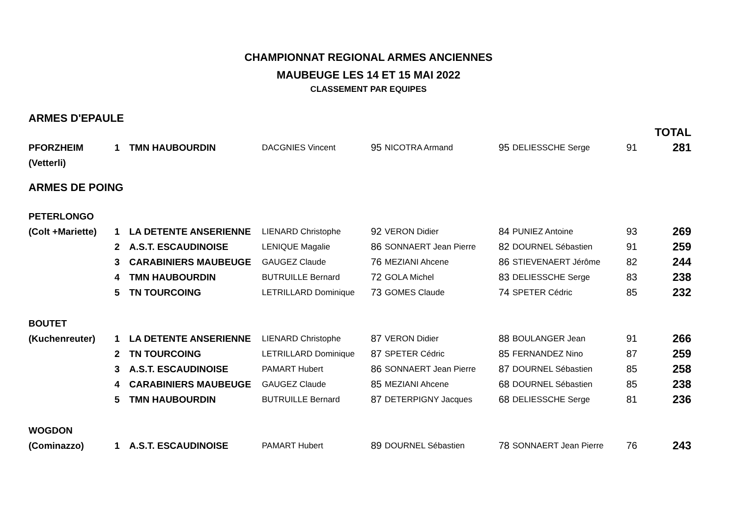CHAMPIONNAT REGIONAL ARMES ANCIENNES
MAUBEUGE LES 14 ET 15 MAI 2022
CLASSEMENT PAR EQUIPES
ARMES D'EPAULE
| | | | | | | | | | TOTAL |
| PFORZHEIM | 1 | TMN HAUBOURDIN | DACGNIES Vincent | 95 | NICOTRA Armand | 95 | DELIESSCHE Serge | 91 | 281 |
| (Vetterli) | | | | | | | | | |
ARMES DE POING
| PETERLONGO | | | | | | | | | |
| (Colt +Mariette) | 1 | LA DETENTE ANSERIENNE | LIENARD Christophe | 92 | VERON Didier | 84 | PUNIEZ Antoine | 93 | 269 |
| | 2 | A.S.T. ESCAUDINOISE | LENIQUE Magalie | 86 | SONNAERT Jean Pierre | 82 | DOURNEL Sébastien | 91 | 259 |
| | 3 | CARABINIERS MAUBEUGE | GAUGEZ Claude | 76 | MEZIANI Ahcene | 86 | STIEVENAERT Jérôme | 82 | 244 |
| | 4 | TMN HAUBOURDIN | BUTRUILLE Bernard | 72 | GOLA Michel | 83 | DELIESSCHE Serge | 83 | 238 |
| | 5 | TN TOURCOING | LETRILLARD Dominique | 73 | GOMES Claude | 74 | SPETER Cédric | 85 | 232 |
| BOUTET | | | | | | | | | |
| (Kuchenreuter) | 1 | LA DETENTE ANSERIENNE | LIENARD Christophe | 87 | VERON Didier | 88 | BOULANGER Jean | 91 | 266 |
| | 2 | TN TOURCOING | LETRILLARD Dominique | 87 | SPETER Cédric | 85 | FERNANDEZ Nino | 87 | 259 |
| | 3 | A.S.T. ESCAUDINOISE | PAMART Hubert | 86 | SONNAERT Jean Pierre | 87 | DOURNEL Sébastien | 85 | 258 |
| | 4 | CARABINIERS MAUBEUGE | GAUGEZ Claude | 85 | MEZIANI Ahcene | 68 | DOURNEL Sébastien | 85 | 238 |
| | 5 | TMN HAUBOURDIN | BUTRUILLE Bernard | 87 | DETERPIGNY Jacques | 68 | DELIESSCHE Serge | 81 | 236 |
| WOGDON | | | | | | | | | |
| (Cominazzo) | 1 | A.S.T. ESCAUDINOISE | PAMART Hubert | 89 | DOURNEL Sébastien | 78 | SONNAERT Jean Pierre | 76 | 243 |